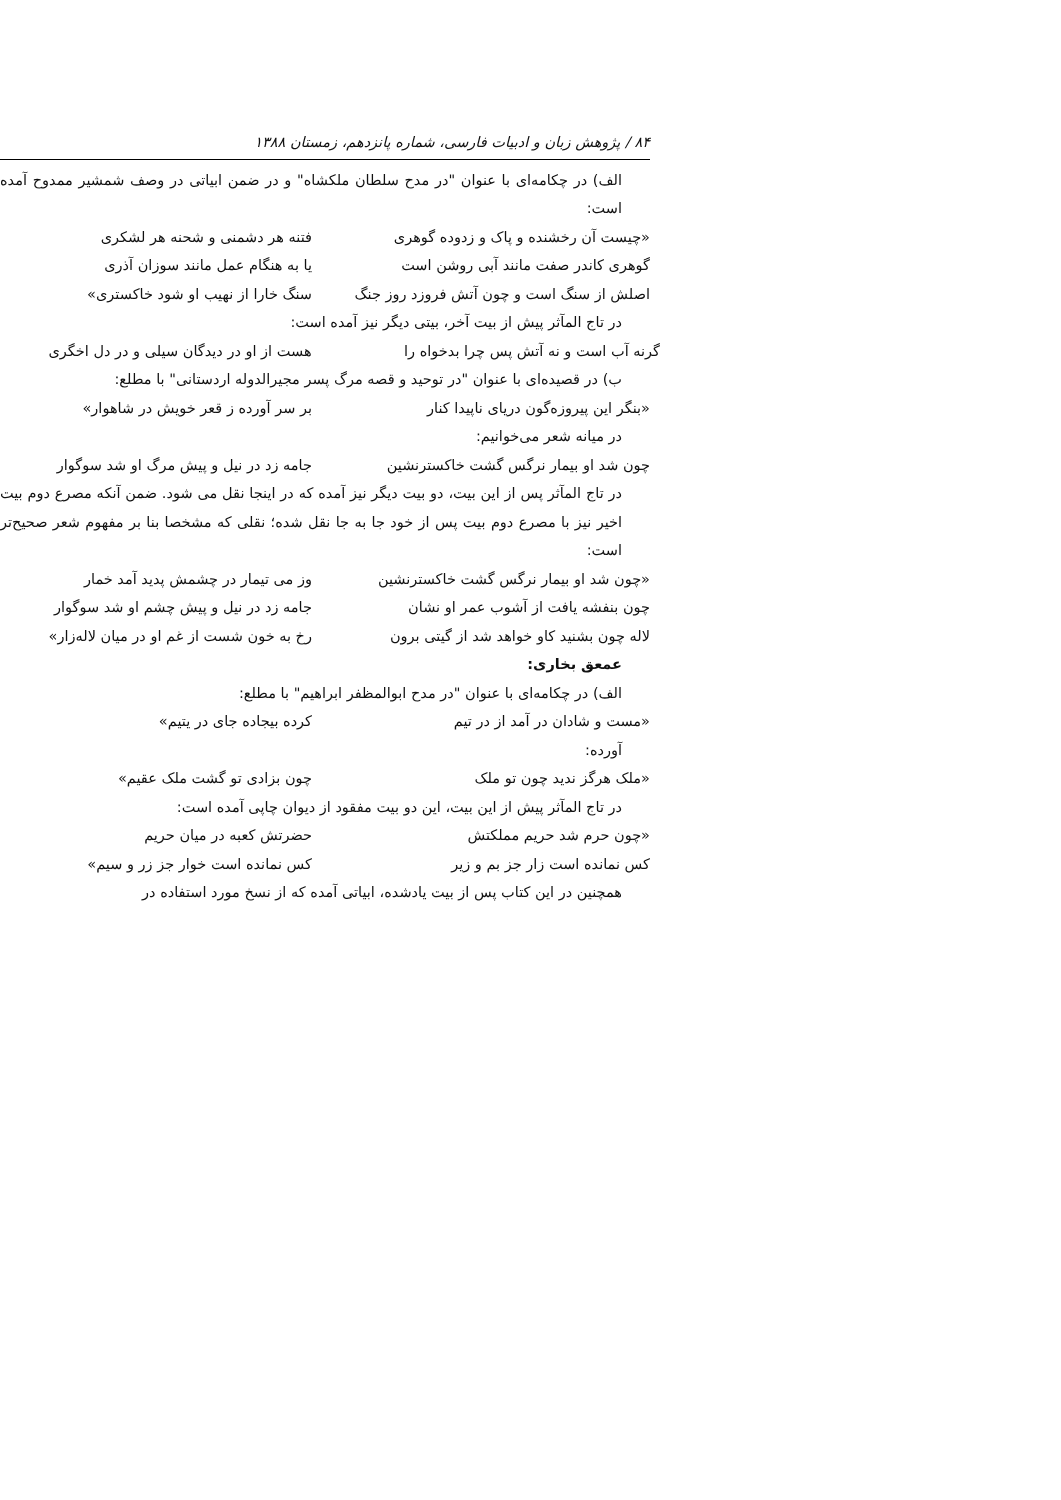۸۴ / پژوهش زبان و ادبیات فارسی، شماره پانزدهم، زمستان ۱۳۸۸
الف) در چکامه‌ای با عنوان "در مدح سلطان ملکشاه" و در ضمن ابیاتی در وصف شمشیر ممدوح آمده است:
«چیست آن رخشنده و پاک و زدوده گوهری فتنه هر دشمنی و شحنه هر لشکری
گوهری کاندر صفت مانند آبی روشن است یا به هنگام عمل مانند سوزان آذری
اصلش از سنگ است و چون آتش فروزد روز جنگ سنگ خارا از نهیب او شود خاکستری»
در تاج المآثر پیش از بیت آخر، بیتی دیگر نیز آمده است:
گرنه آب است و نه آتش پس چرا بدخواه را هست از او در دیدگان سیلی و در دل اخگری
ب) در قصیده‌ای با عنوان "در توحید و قصه مرگ پسر مجیرالدوله اردستانی" با مطلع:
«بنگر این پیروزه‌گون دریای ناپیدا کنار بر سر آورده ز قعر خویش در شاهوار»
در میانه شعر می‌خوانیم:
چون شد او بیمار نرگس گشت خاکسترنشین جامه زد در نیل و پیش مرگ او شد سوگوار
در تاج المآثر پس از این بیت، دو بیت دیگر نیز آمده که در اینجا نقل می شود. ضمن آنکه مصرع دوم بیت اخیر نیز با مصرع دوم بیت پس از خود جا به جا نقل شده؛ نقلی که مشخصا بنا بر مفهوم شعر صحیح‌تر است:
«چون شد او بیمار نرگس گشت خاکسترنشین وز می تیمار در چشمش پدید آمد خمار
چون بنفشه یافت از آشوب عمر او نشان جامه زد در نیل و پیش چشم او شد سوگوار
لاله چون بشنید کاو خواهد شد از گیتی برون رخ به خون شست از غم او در میان لاله‌زار»
عمعق بخاری:
الف) در چکامه‌ای با عنوان "در مدح ابوالمظفر ابراهیم" با مطلع:
«مست و شادان در آمد از در تیم کرده بیجاده جای در یتیم»
آورده:
«ملک هرگز ندید چون تو ملک چون بزادی تو گشت ملک عقیم»
در تاج المآثر پیش از این بیت، این دو بیت مفقود از دیوان چاپی آمده است:
«چون حرم شد حریم مملکتش حضرتش کعبه در میان حریم
کس نمانده است زار جز بم و زیر کس نمانده است خوار جز زر و سیم»
همچنین در این کتاب پس از بیت یادشده، ابیاتی آمده که از نسخ مورد استفاده در